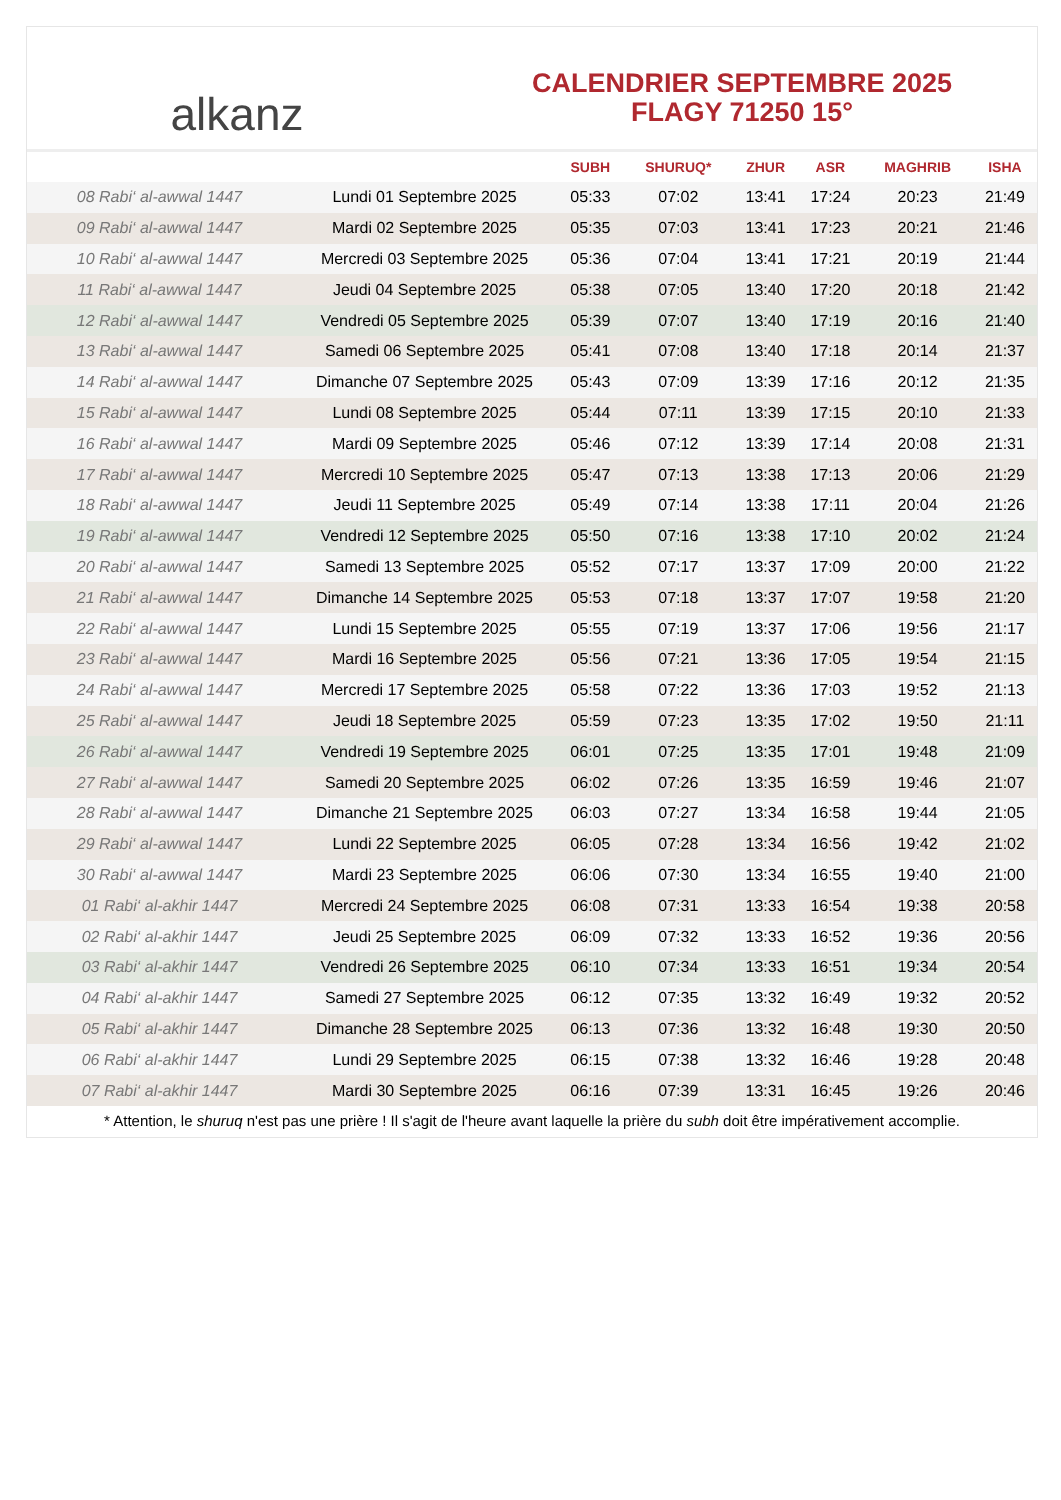alkanz
CALENDRIER SEPTEMBRE 2025
FLAGY 71250 15°
| | | SUBH | SHURUQ* | ZHUR | ASR | MAGHRIB | ISHA |
| --- | --- | --- | --- | --- | --- | --- | --- |
| 08 Rabi‘ al-awwal 1447 | Lundi 01 Septembre 2025 | 05:33 | 07:02 | 13:41 | 17:24 | 20:23 | 21:49 |
| 09 Rabi‘ al-awwal 1447 | Mardi 02 Septembre 2025 | 05:35 | 07:03 | 13:41 | 17:23 | 20:21 | 21:46 |
| 10 Rabi‘ al-awwal 1447 | Mercredi 03 Septembre 2025 | 05:36 | 07:04 | 13:41 | 17:21 | 20:19 | 21:44 |
| 11 Rabi‘ al-awwal 1447 | Jeudi 04 Septembre 2025 | 05:38 | 07:05 | 13:40 | 17:20 | 20:18 | 21:42 |
| 12 Rabi‘ al-awwal 1447 | Vendredi 05 Septembre 2025 | 05:39 | 07:07 | 13:40 | 17:19 | 20:16 | 21:40 |
| 13 Rabi‘ al-awwal 1447 | Samedi 06 Septembre 2025 | 05:41 | 07:08 | 13:40 | 17:18 | 20:14 | 21:37 |
| 14 Rabi‘ al-awwal 1447 | Dimanche 07 Septembre 2025 | 05:43 | 07:09 | 13:39 | 17:16 | 20:12 | 21:35 |
| 15 Rabi‘ al-awwal 1447 | Lundi 08 Septembre 2025 | 05:44 | 07:11 | 13:39 | 17:15 | 20:10 | 21:33 |
| 16 Rabi‘ al-awwal 1447 | Mardi 09 Septembre 2025 | 05:46 | 07:12 | 13:39 | 17:14 | 20:08 | 21:31 |
| 17 Rabi‘ al-awwal 1447 | Mercredi 10 Septembre 2025 | 05:47 | 07:13 | 13:38 | 17:13 | 20:06 | 21:29 |
| 18 Rabi‘ al-awwal 1447 | Jeudi 11 Septembre 2025 | 05:49 | 07:14 | 13:38 | 17:11 | 20:04 | 21:26 |
| 19 Rabi‘ al-awwal 1447 | Vendredi 12 Septembre 2025 | 05:50 | 07:16 | 13:38 | 17:10 | 20:02 | 21:24 |
| 20 Rabi‘ al-awwal 1447 | Samedi 13 Septembre 2025 | 05:52 | 07:17 | 13:37 | 17:09 | 20:00 | 21:22 |
| 21 Rabi‘ al-awwal 1447 | Dimanche 14 Septembre 2025 | 05:53 | 07:18 | 13:37 | 17:07 | 19:58 | 21:20 |
| 22 Rabi‘ al-awwal 1447 | Lundi 15 Septembre 2025 | 05:55 | 07:19 | 13:37 | 17:06 | 19:56 | 21:17 |
| 23 Rabi‘ al-awwal 1447 | Mardi 16 Septembre 2025 | 05:56 | 07:21 | 13:36 | 17:05 | 19:54 | 21:15 |
| 24 Rabi‘ al-awwal 1447 | Mercredi 17 Septembre 2025 | 05:58 | 07:22 | 13:36 | 17:03 | 19:52 | 21:13 |
| 25 Rabi‘ al-awwal 1447 | Jeudi 18 Septembre 2025 | 05:59 | 07:23 | 13:35 | 17:02 | 19:50 | 21:11 |
| 26 Rabi‘ al-awwal 1447 | Vendredi 19 Septembre 2025 | 06:01 | 07:25 | 13:35 | 17:01 | 19:48 | 21:09 |
| 27 Rabi‘ al-awwal 1447 | Samedi 20 Septembre 2025 | 06:02 | 07:26 | 13:35 | 16:59 | 19:46 | 21:07 |
| 28 Rabi‘ al-awwal 1447 | Dimanche 21 Septembre 2025 | 06:03 | 07:27 | 13:34 | 16:58 | 19:44 | 21:05 |
| 29 Rabi‘ al-awwal 1447 | Lundi 22 Septembre 2025 | 06:05 | 07:28 | 13:34 | 16:56 | 19:42 | 21:02 |
| 30 Rabi‘ al-awwal 1447 | Mardi 23 Septembre 2025 | 06:06 | 07:30 | 13:34 | 16:55 | 19:40 | 21:00 |
| 01 Rabi‘ al-akhir 1447 | Mercredi 24 Septembre 2025 | 06:08 | 07:31 | 13:33 | 16:54 | 19:38 | 20:58 |
| 02 Rabi‘ al-akhir 1447 | Jeudi 25 Septembre 2025 | 06:09 | 07:32 | 13:33 | 16:52 | 19:36 | 20:56 |
| 03 Rabi‘ al-akhir 1447 | Vendredi 26 Septembre 2025 | 06:10 | 07:34 | 13:33 | 16:51 | 19:34 | 20:54 |
| 04 Rabi‘ al-akhir 1447 | Samedi 27 Septembre 2025 | 06:12 | 07:35 | 13:32 | 16:49 | 19:32 | 20:52 |
| 05 Rabi‘ al-akhir 1447 | Dimanche 28 Septembre 2025 | 06:13 | 07:36 | 13:32 | 16:48 | 19:30 | 20:50 |
| 06 Rabi‘ al-akhir 1447 | Lundi 29 Septembre 2025 | 06:15 | 07:38 | 13:32 | 16:46 | 19:28 | 20:48 |
| 07 Rabi‘ al-akhir 1447 | Mardi 30 Septembre 2025 | 06:16 | 07:39 | 13:31 | 16:45 | 19:26 | 20:46 |
* Attention, le shuruq n'est pas une prière ! Il s'agit de l'heure avant laquelle la prière du subh doit être impérativement accomplie.